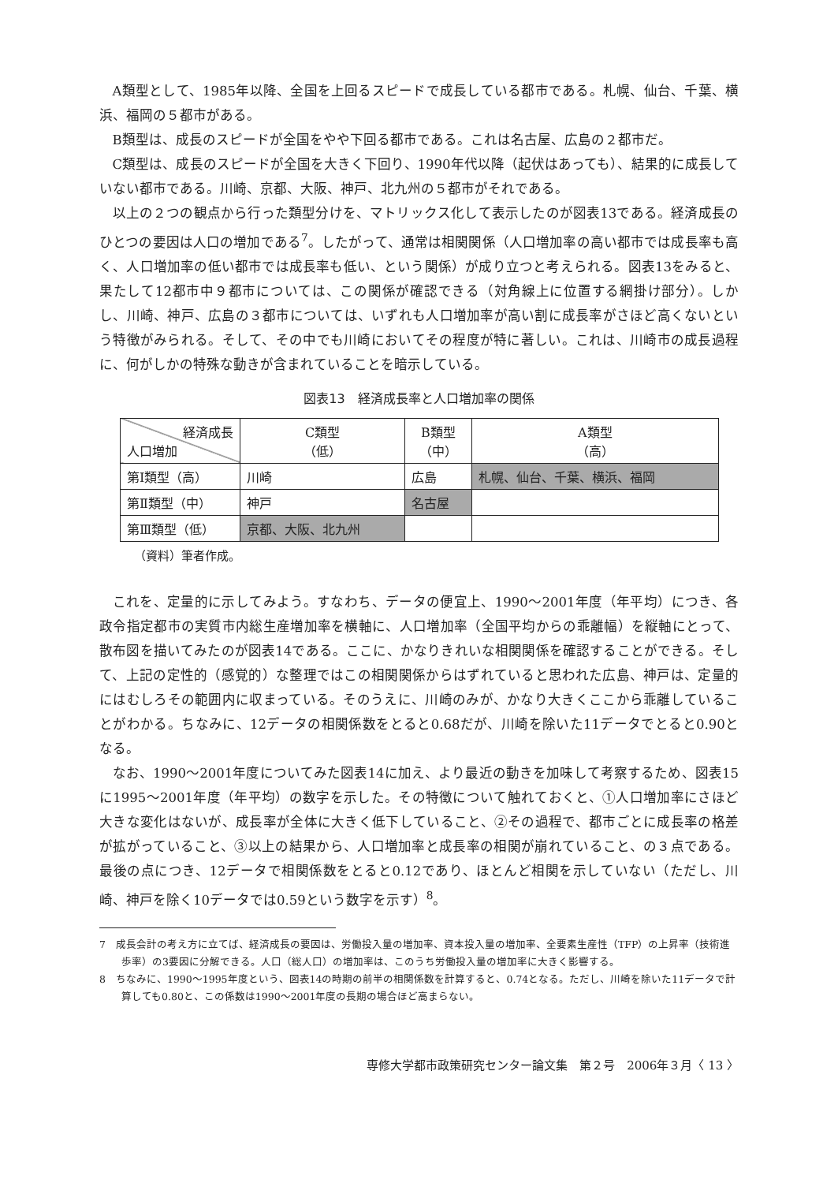A類型として、1985年以降、全国を上回るスピードで成長している都市である。札幌、仙台、千葉、横浜、福岡の５都市がある。
B類型は、成長のスピードが全国をやや下回る都市である。これは名古屋、広島の２都市だ。
C類型は、成長のスピードが全国を大きく下回り、1990年代以降（起伏はあっても）、結果的に成長していない都市である。川崎、京都、大阪、神戸、北九州の５都市がそれである。
以上の２つの観点から行った類型分けを、マトリックス化して表示したのが図表13である。経済成長のひとつの要因は人口の増加である<sup>7</sup>。したがって、通常は相関関係（人口増加率の高い都市では成長率も高く、人口増加率の低い都市では成長率も低い、という関係）が成り立つと考えられる。図表13をみると、果たして12都市中９都市については、この関係が確認できる（対角線上に位置する網掛け部分）。しかし、川崎、神戸、広島の３都市については、いずれも人口増加率が高い割に成長率がさほど高くないという特徴がみられる。そして、その中でも川崎においてその程度が特に著しい。これは、川崎市の成長過程に、何がしかの特殊な動きが含まれていることを暗示している。
図表13　経済成長率と人口増加率の関係
| 経済成長 人口増加 | C類型 （低） | B類型 （中） | A類型 （高） |
| 第Ⅰ類型（高） | 川崎 | 広島 | 札幌、仙台、千葉、横浜、福岡 |
| 第Ⅱ類型（中） | 神戸 | 名古屋 | |
| 第Ⅲ類型（低） | 京都、大阪、北九州 | | |
（資料）筆者作成。
これを、定量的に示してみよう。すなわち、データの便宜上、1990～2001年度（年平均）につき、各政令指定都市の実質市内総生産増加率を横軸に、人口増加率（全国平均からの乖離幅）を縦軸にとって、散布図を描いてみたのが図表14である。ここに、かなりきれいな相関関係を確認することができる。そして、上記の定性的（感覚的）な整理ではこの相関関係からはずれていると思われた広島、神戸は、定量的にはむしろその範囲内に収まっている。そのうえに、川崎のみが、かなり大きくここから乖離していることがわかる。ちなみに、12データの相関係数をとると0.68だが、川崎を除いた11データでとると0.90となる。
なお、1990～2001年度についてみた図表14に加え、より最近の動きを加味して考察するため、図表15に1995～2001年度（年平均）の数字を示した。その特徴について触れておくと、①人口増加率にさほど大きな変化はないが、成長率が全体に大きく低下していること、②その過程で、都市ごとに成長率の格差が拡がっていること、③以上の結果から、人口増加率と成長率の相関が崩れていること、の３点である。最後の点につき、12データで相関係数をとると0.12であり、ほとんど相関を示していない（ただし、川崎、神戸を除く10データでは0.59という数字を示す）<sup>8</sup>。
7　成長会計の考え方に立てば、経済成長の要因は、労働投入量の増加率、資本投入量の増加率、全要素生産性（TFP）の上昇率（技術進歩率）の3要因に分解できる。人口（総人口）の増加率は、このうち労働投入量の増加率に大きく影響する。
8　ちなみに、1990～1995年度という、図表14の時期の前半の相関係数を計算すると、0.74となる。ただし、川崎を除いた11データで計算しても0.80と、この係数は1990～2001年度の長期の場合ほど高まらない。
専修大学都市政策研究センター論文集　第２号　2006年３月〈 13 〉